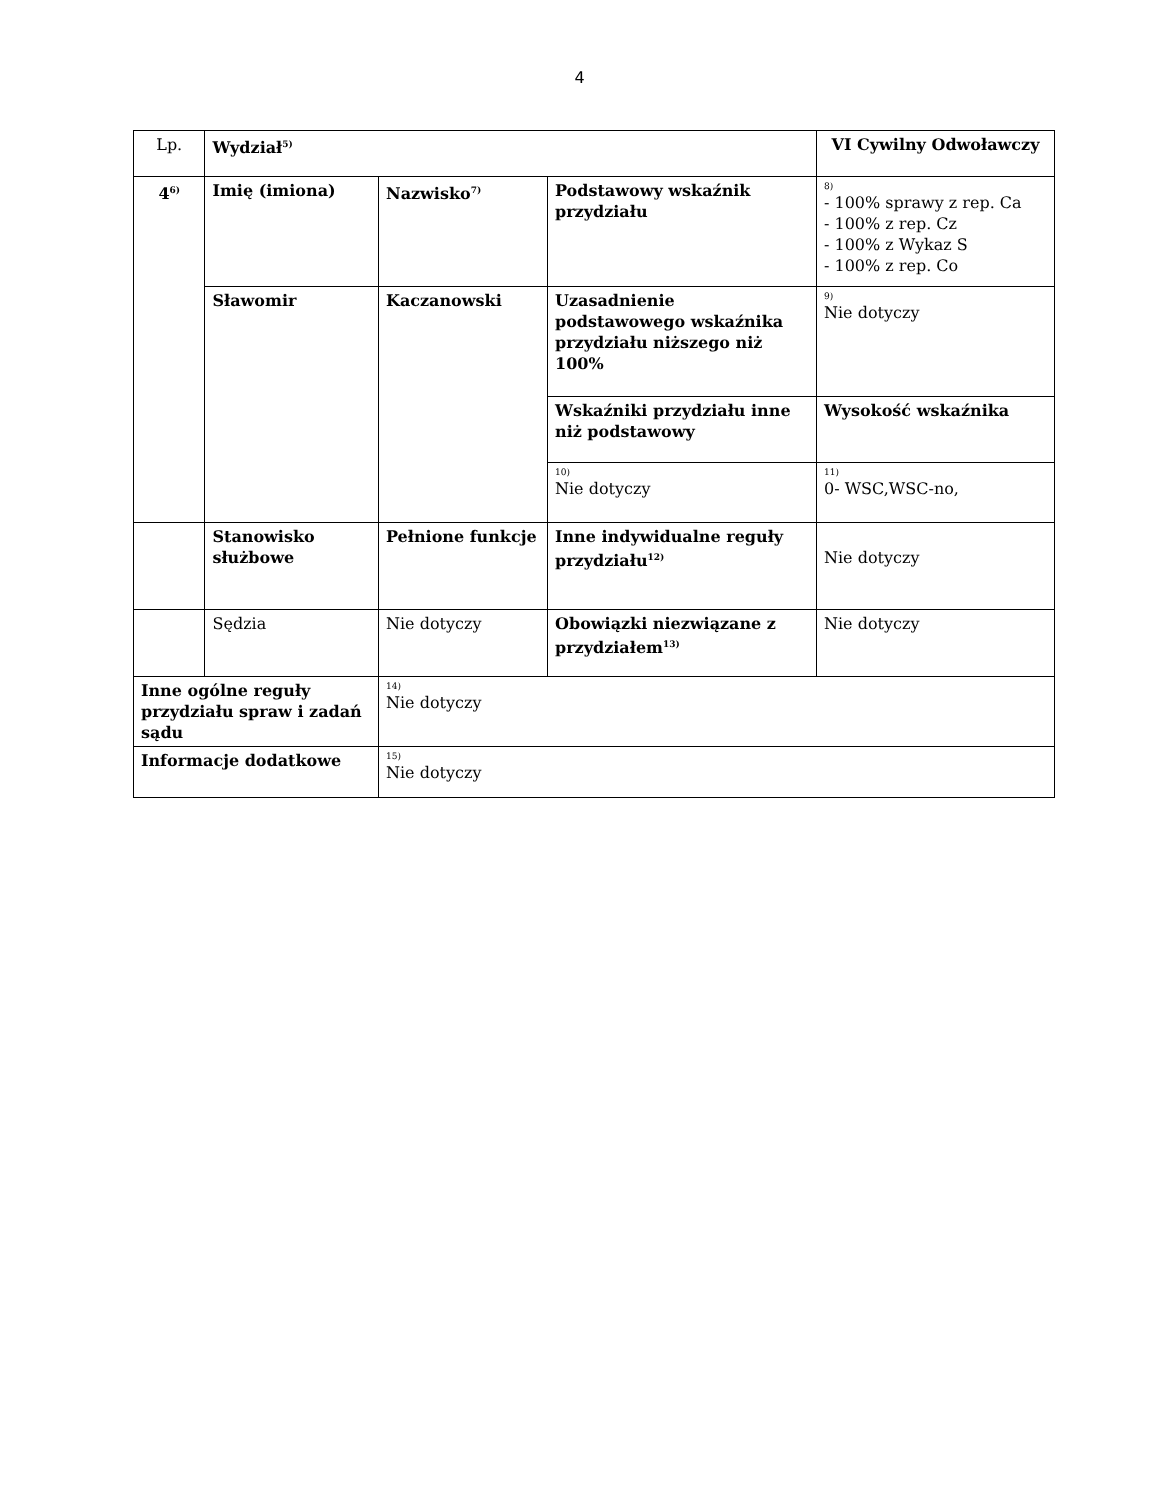4
| Lp. | Wydział<sup>5)</sup> | | | VI Cywilny Odwoławczy |
| 4<sup>6)</sup> | Imię (imiona) | Nazwisko<sup>7)</sup> | Podstawowy wskaźnik przydziału | 8) - 100% sprawy z rep. Ca - 100% z rep. Cz - 100% z Wykaz S - 100% z rep. Co |
| | Sławomir | Kaczanowski | Uzasadnienie podstawowego wskaźnika przydziału niższego niż 100% | 9) Nie dotyczy |
| | | | Wskaźniki przydziału inne niż podstawowy | Wysokość wskaźnika |
| | | | 10) Nie dotyczy | 11) 0- WSC,WSC-no, |
| | Stanowisko służbowe | Pełnione funkcje | Inne indywidualne reguły przydziału<sup>12)</sup> | Nie dotyczy |
| | Sędzia | Nie dotyczy | Obowiązki niezwiązane z przydziałem<sup>13)</sup> | Nie dotyczy |
| Inne ogólne reguły przydziału spraw i zadań sądu | | 14) Nie dotyczy | | |
| Informacje dodatkowe | | 15) Nie dotyczy | | |